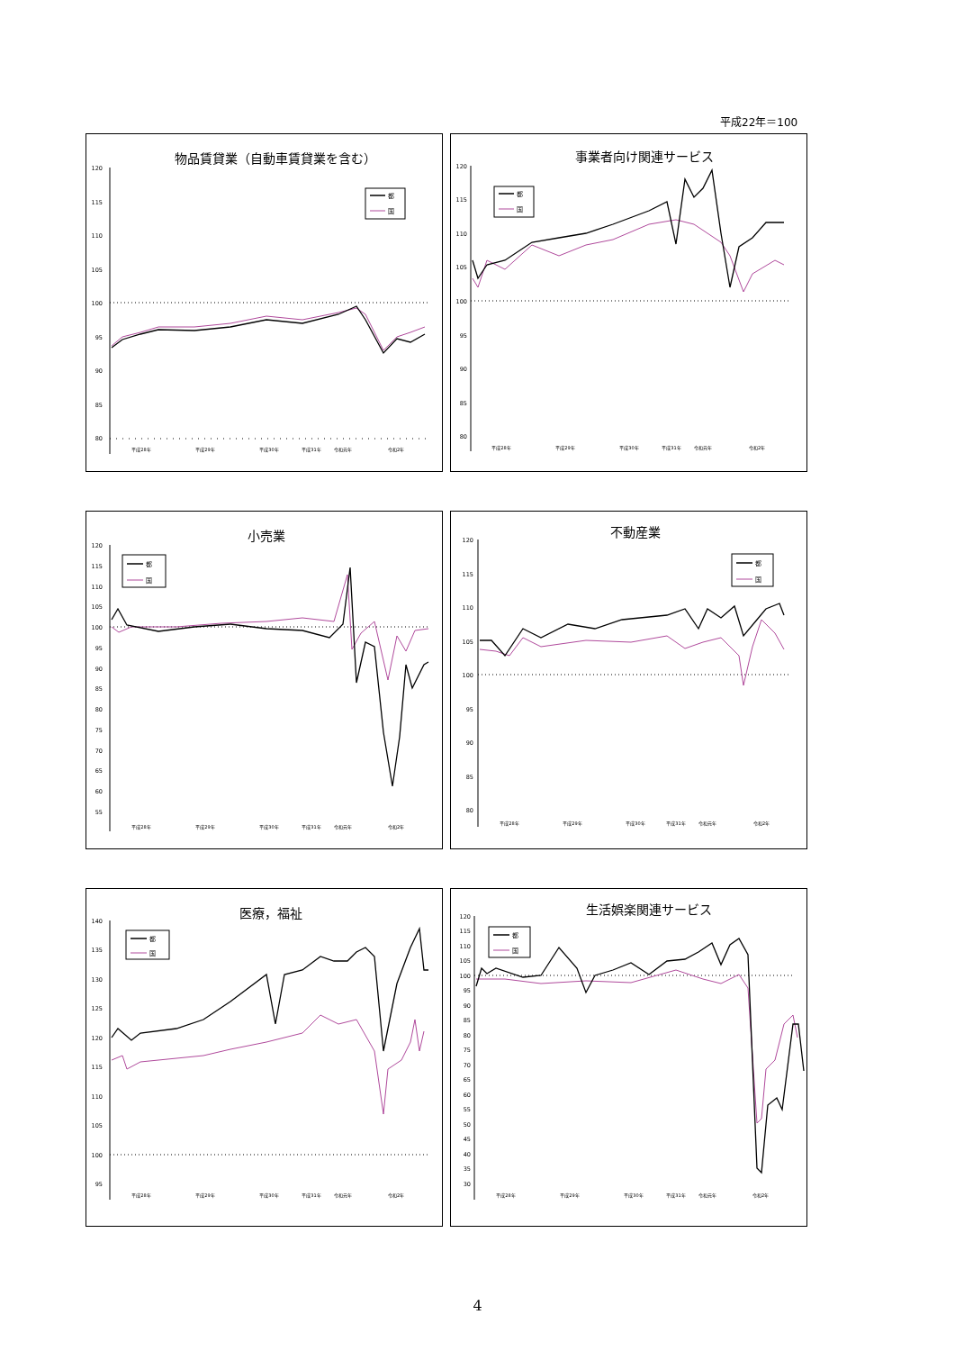平成22年＝100
物品賃貸業（自動車賃貸業を含む）
120
115
110
105
100
95
90
85
80
平成28年
平成29年
平成30年
平成31年
令和元年
令和2年
都
国
事業者向け関連サービス
120
115
110
105
100
95
90
85
80
平成28年
平成29年
平成30年
平成31年
令和元年
令和2年
都
国
小売業
120
115
110
105
100
95
90
85
80
75
70
65
60
55
平成28年
平成29年
平成30年
平成31年
令和元年
令和2年
都
国
不動産業
120
115
110
105
100
95
90
85
80
平成28年
平成29年
平成30年
平成31年
令和元年
令和2年
都
国
医療，福祉
140
135
130
125
120
115
110
105
100
95
平成28年
平成29年
平成30年
平成31年
令和元年
令和2年
都
国
生活娯楽関連サービス
120
115
110
105
100
95
90
85
80
75
70
65
60
55
50
45
40
35
30
平成28年
平成29年
平成30年
平成31年
令和元年
令和2年
都
国
4